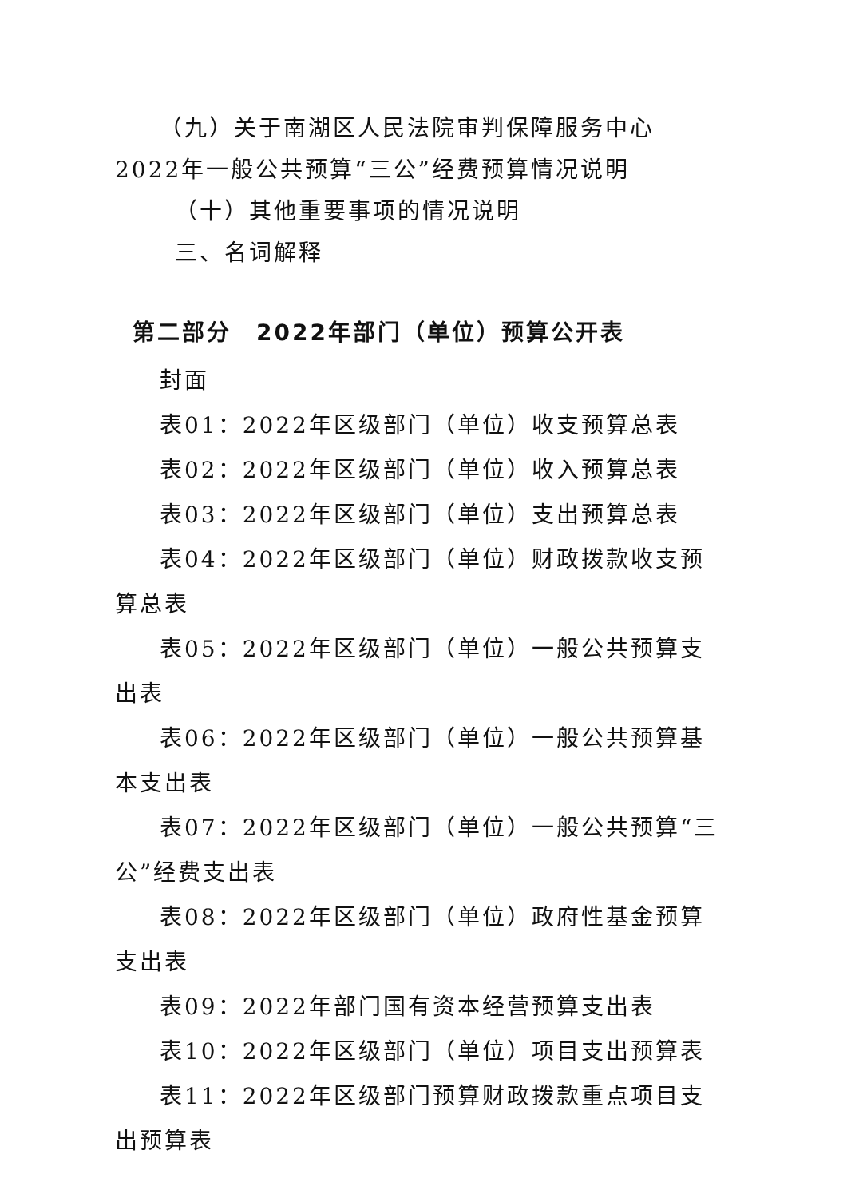（九）关于南湖区人民法院审判保障服务中心2022年一般公共预算“三公”经费预算情况说明
（十）其他重要事项的情况说明
三、名词解释
第二部分　2022年部门（单位）预算公开表
封面
表01：2022年区级部门（单位）收支预算总表
表02：2022年区级部门（单位）收入预算总表
表03：2022年区级部门（单位）支出预算总表
表04：2022年区级部门（单位）财政拨款收支预算总表
表05：2022年区级部门（单位）一般公共预算支出表
表06：2022年区级部门（单位）一般公共预算基本支出表
表07：2022年区级部门（单位）一般公共预算“三公”经费支出表
表08：2022年区级部门（单位）政府性基金预算支出表
表09：2022年部门国有资本经营预算支出表
表10：2022年区级部门（单位）项目支出预算表
表11：2022年区级部门预算财政拨款重点项目支出预算表